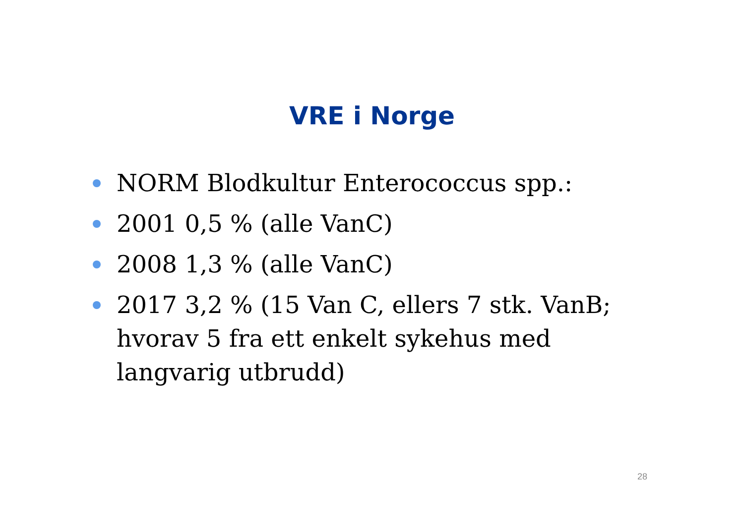VRE i Norge
NORM Blodkultur Enterococcus spp.:
2001 0,5 % (alle VanC)
2008 1,3 % (alle VanC)
2017 3,2 % (15 Van C, ellers 7 stk. VanB; hvorav 5 fra ett enkelt sykehus med langvarig utbrudd)
28